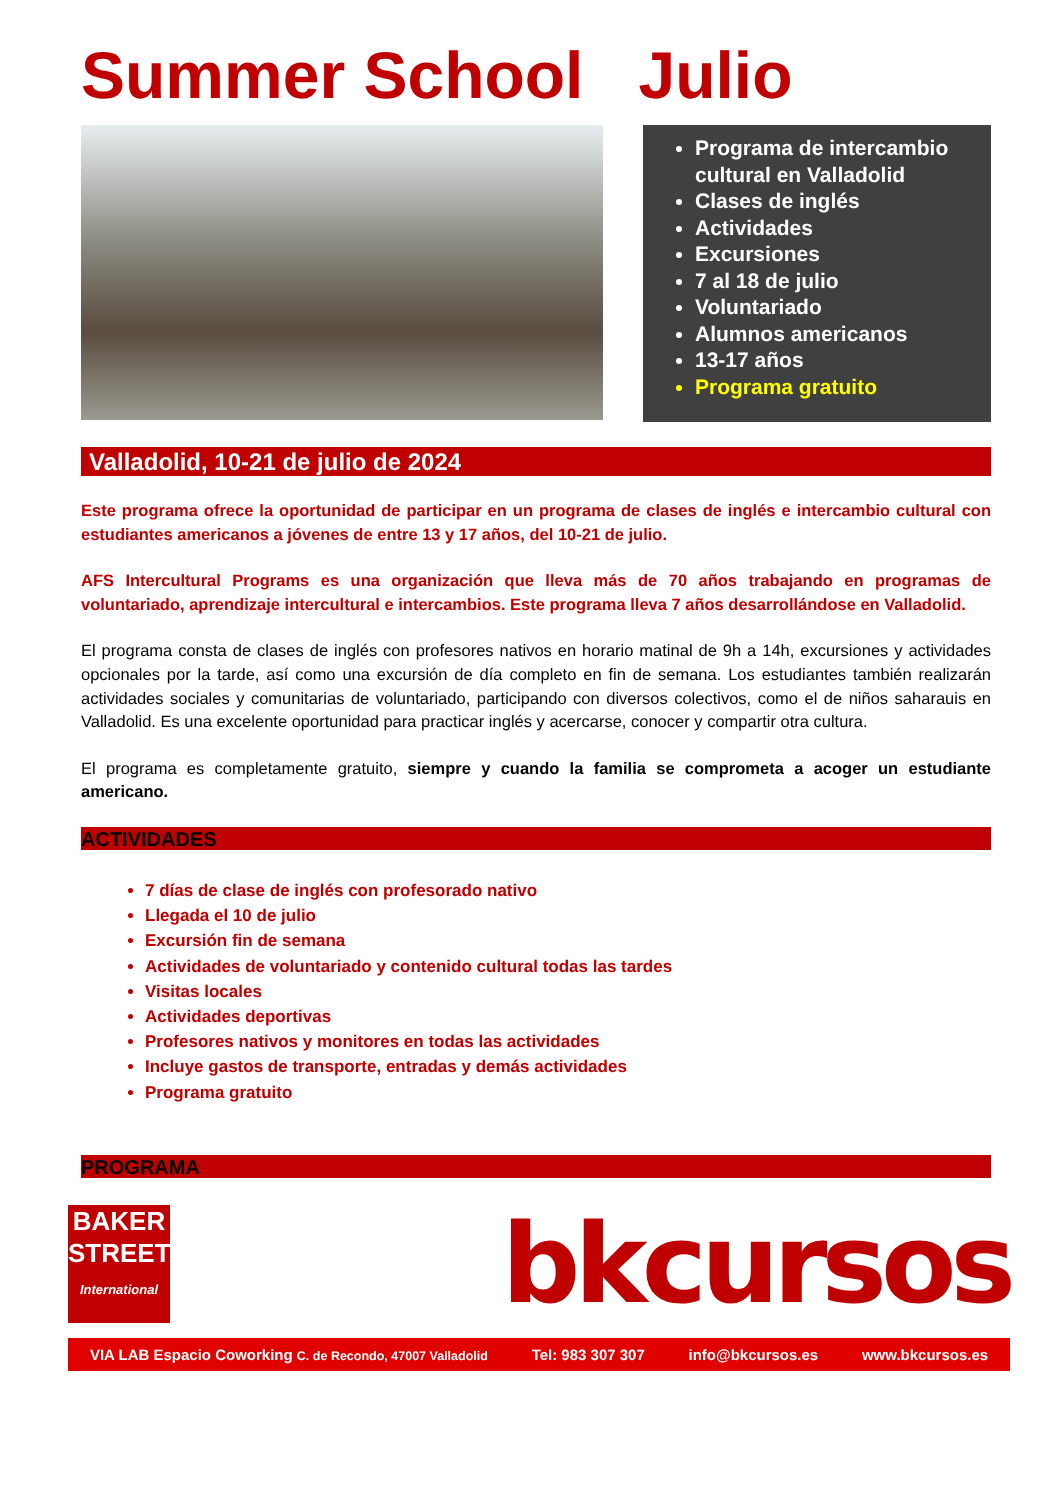Summer School Julio
Programa de intercambio cultural en Valladolid
Clases de inglés
Actividades
Excursiones
7 al 18 de julio
Voluntariado
Alumnos americanos
13-17 años
Programa gratuito
Valladolid, 10-21 de julio de 2024
Este programa ofrece la oportunidad de participar en un programa de clases de inglés e intercambio cultural con estudiantes americanos a jóvenes de entre 13 y 17 años, del 10-21 de julio.
AFS Intercultural Programs es una organización que lleva más de 70 años trabajando en programas de voluntariado, aprendizaje intercultural e intercambios. Este programa lleva 7 años desarrollándose en Valladolid.
El programa consta de clases de inglés con profesores nativos en horario matinal de 9h a 14h, excursiones y actividades opcionales por la tarde, así como una excursión de día completo en fin de semana. Los estudiantes también realizarán actividades sociales y comunitarias de voluntariado, participando con diversos colectivos, como el de niños saharauis en Valladolid. Es una excelente oportunidad para practicar inglés y acercarse, conocer y compartir otra cultura.
El programa es completamente gratuito, siempre y cuando la familia se comprometa a acoger un estudiante americano.
ACTIVIDADES
7 días de clase de inglés con profesorado nativo
Llegada el 10 de julio
Excursión fin de semana
Actividades de voluntariado y contenido cultural todas las tardes
Visitas locales
Actividades deportivas
Profesores nativos y monitores en todas las actividades
Incluye gastos de transporte, entradas y demás actividades
Programa gratuito
PROGRAMA
BAKER
STREET
International
bkcursos
VIA LAB Espacio Coworking C. de Recondo, 47007 Valladolid Tel: 983 307 307 info@bkcursos.es www.bkcursos.es